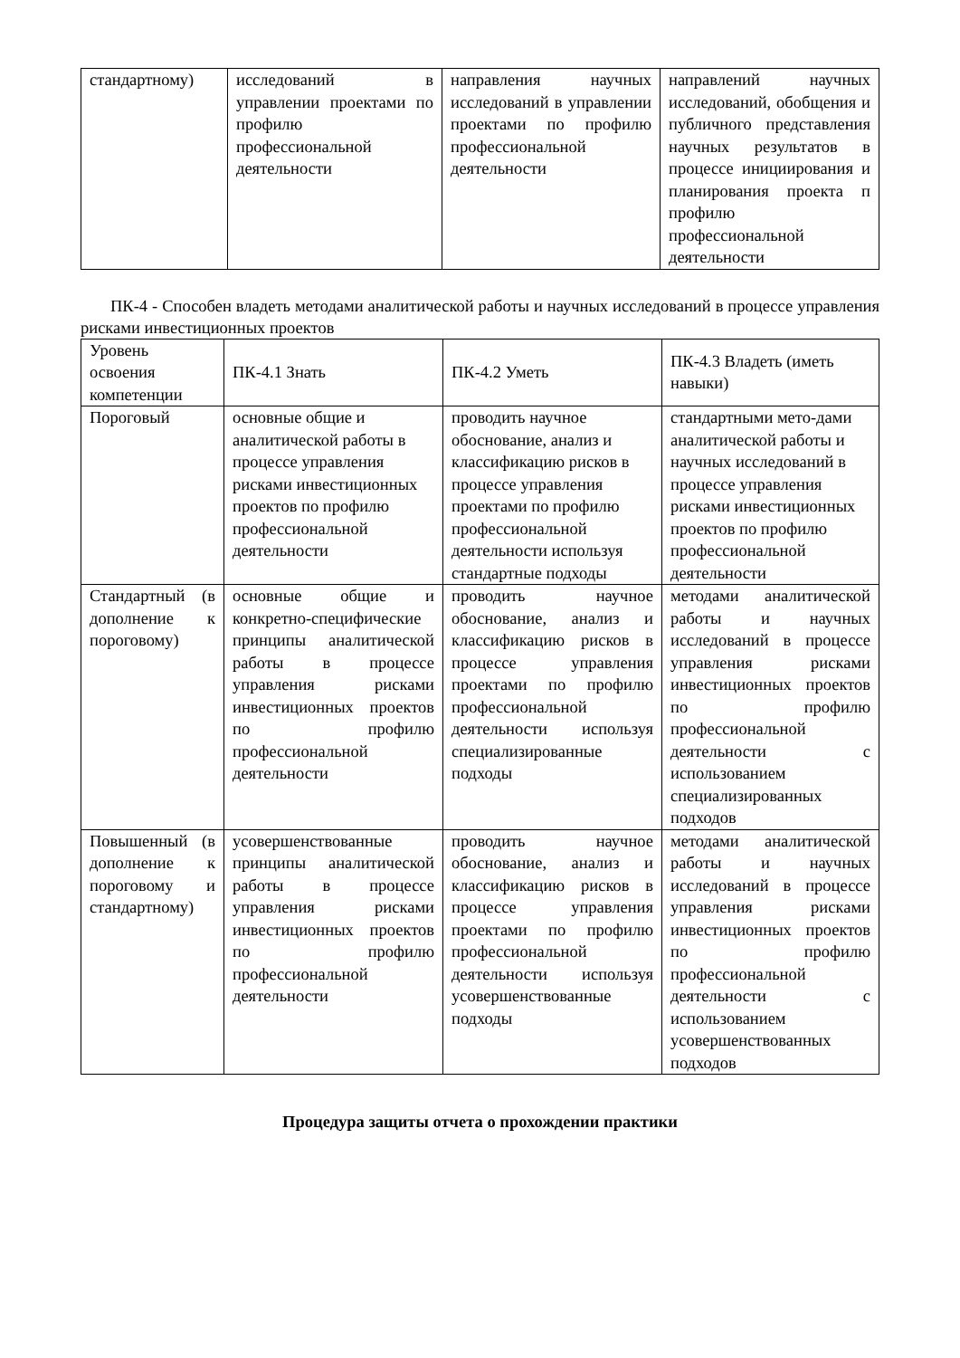| стандартному) | исследований в управлении проектами по профилю профессиональной деятельности | направления научных исследований в управлении проектами по профилю профессиональной деятельности | направлений научных исследований, обобщения и публичного представления научных результатов в процессе инициирования и планирования проекта п профилю профессиональной деятельности |
ПК-4 - Способен владеть методами аналитической работы и научных исследований в процессе управления рисками инвестиционных проектов
| Уровень освоения компетенции | ПК-4.1 Знать | ПК-4.2 Уметь | ПК-4.3 Владеть (иметь навыки) |
| --- | --- | --- | --- |
| Пороговый | основные общие и аналитической работы в процессе управления рисками инвестиционных проектов по профилю профессиональной деятельности | проводить научное обоснование, анализ и классификацию рисков в процессе управления проектами по профилю профессиональной деятельности используя стандартные подходы | стандартными мето-дами аналитической работы и научных исследований в процессе управления рисками инвестиционных проектов по профилю профессиональной деятельности |
| Стандартный (в дополнение к пороговому) | основные общие и конкретно-специфические принципы аналитической работы в процессе управления рисками инвестиционных проектов по профилю профессиональной деятельности | проводить научное обоснование, анализ и классификацию рисков в процессе управления проектами по профилю профессиональной деятельности используя специализированные подходы | методами аналитической работы и научных исследований в процессе управления рисками инвестиционных проектов по профилю профессиональной деятельности с использованием специализированных подходов |
| Повышенный (в дополнение к пороговому и стандартному) | усовершенствованные принципы аналитической работы в процессе управления рисками инвестиционных проектов по профилю профессиональной деятельности | проводить научное обоснование, анализ и классификацию рисков в процессе управления проектами по профилю профессиональной деятельности используя усовершенствованные подходы | методами аналитической работы и научных исследований в процессе управления рисками инвестиционных проектов по профилю профессиональной деятельности с использованием усовершенствованных подходов |
Процедура защиты отчета о прохождении практики